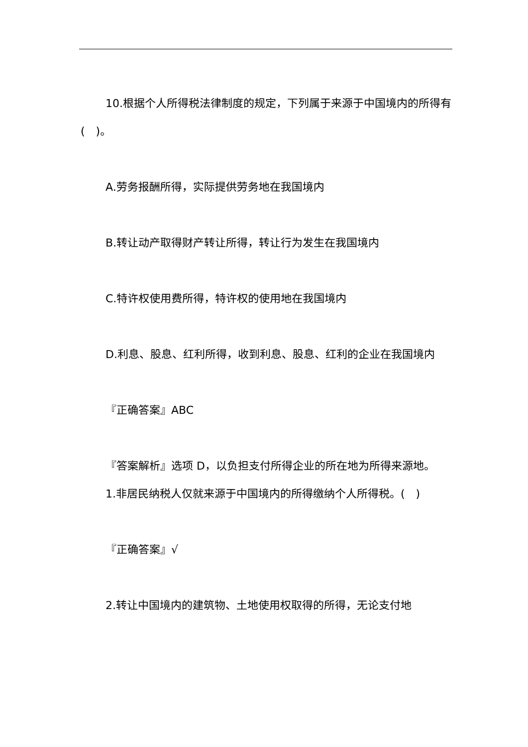10.根据个人所得税法律制度的规定，下列属于来源于中国境内的所得有(　)。
A.劳务报酬所得，实际提供劳务地在我国境内
B.转让动产取得财产转让所得，转让行为发生在我国境内
C.特许权使用费所得，特许权的使用地在我国境内
D.利息、股息、红利所得，收到利息、股息、红利的企业在我国境内
『正确答案』ABC
『答案解析』选项 D，以负担支付所得企业的所在地为所得来源地。
1.非居民纳税人仅就来源于中国境内的所得缴纳个人所得税。(　)
『正确答案』√
2.转让中国境内的建筑物、土地使用权取得的所得，无论支付地